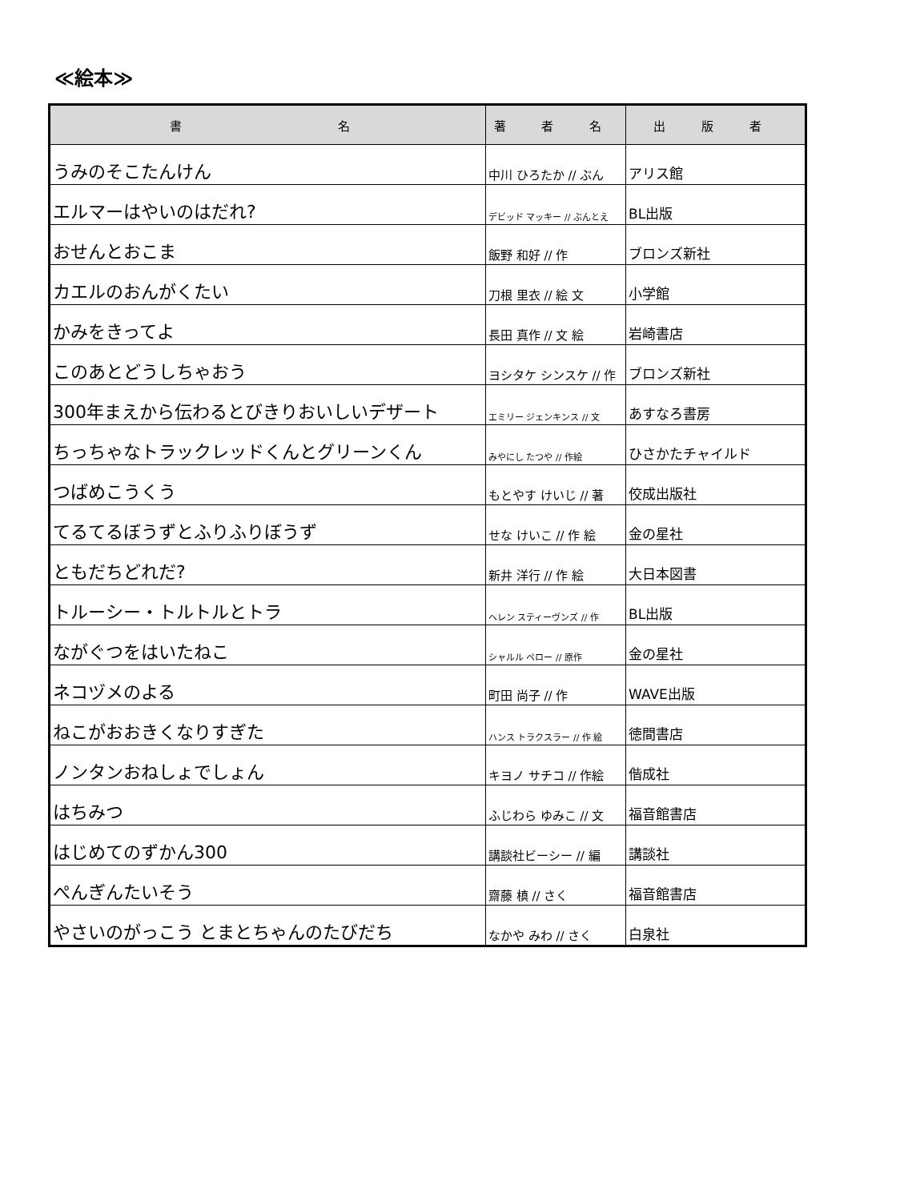≪絵本≫
| 書 名 | 著 者 名 | 出 版 者 |
| --- | --- | --- |
| うみのそこたんけん | 中川 ひろたか // ぶん | アリス館 |
| エルマーはやいのはだれ? | デビッド マッキー // ぶんとえ | BL出版 |
| おせんとおこま | 飯野 和好 // 作 | ブロンズ新社 |
| カエルのおんがくたい | 刀根 里衣 // 絵 文 | 小学館 |
| かみをきってよ | 長田 真作 // 文 絵 | 岩崎書店 |
| このあとどうしちゃおう | ヨシタケ シンスケ // 作 | ブロンズ新社 |
| 300年まえから伝わるとびきりおいしいデザート | エミリー ジェンキンス // 文 | あすなろ書房 |
| ちっちゃなトラックレッドくんとグリーンくん | みやにし たつや // 作絵 | ひさかたチャイルド |
| つばめこうくう | もとやす けいじ // 著 | 佼成出版社 |
| てるてるぼうずとふりふりぼうず | せな けいこ // 作 絵 | 金の星社 |
| ともだちどれだ? | 新井 洋行 // 作 絵 | 大日本図書 |
| トルーシー・トルトルとトラ | ヘレン スティーヴンズ // 作 | BL出版 |
| ながぐつをはいたねこ | シャルル ペロー // 原作 | 金の星社 |
| ネコヅメのよる | 町田 尚子 // 作 | WAVE出版 |
| ねこがおおきくなりすぎた | ハンス トラクスラー // 作 絵 | 徳間書店 |
| ノンタンおねしょでしょん | キヨノ サチコ // 作絵 | 偕成社 |
| はちみつ | ふじわら ゆみこ // 文 | 福音館書店 |
| はじめてのずかん300 | 講談社ビーシー // 編 | 講談社 |
| ぺんぎんたいそう | 齋藤 槙 // さく | 福音館書店 |
| やさいのがっこう とまとちゃんのたびだち | なかや みわ // さく | 白泉社 |